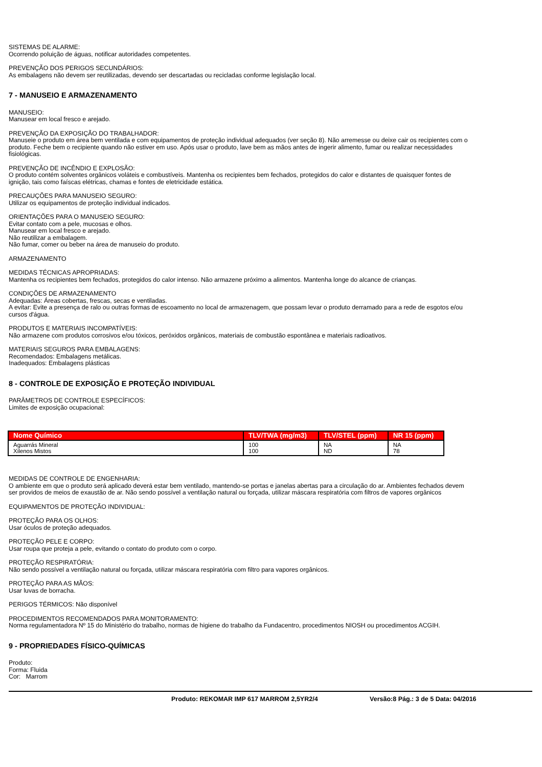SISTEMAS DE ALARME:
Ocorrendo poluição de águas, notificar autoridades competentes.
PREVENÇÃO DOS PERIGOS SECUNDÁRIOS:
As embalagens não devem ser reutilizadas, devendo ser descartadas ou recicladas conforme legislação local.
7 - MANUSEIO E ARMAZENAMENTO
MANUSEIO:
Manusear em local fresco e arejado.
PREVENÇÃO DA EXPOSIÇÃO DO TRABALHADOR:
Manuseie o produto em área bem ventilada e com equipamentos de proteção individual adequados (ver seção 8). Não arremesse ou deixe cair os recipientes com o produto. Feche bem o recipiente quando não estiver em uso. Após usar o produto, lave bem as mãos antes de ingerir alimento, fumar ou realizar necessidades fisiológicas.
PREVENÇÃO DE INCÊNDIO E EXPLOSÃO:
O produto contém solventes orgânicos voláteis e combustíveis. Mantenha os recipientes bem fechados, protegidos do calor e distantes de quaisquer fontes de ignição, tais como faíscas elétricas, chamas e fontes de eletricidade estática.
PRECAUÇÕES PARA MANUSEIO SEGURO:
Utilizar os equipamentos de proteção individual indicados.
ORIENTAÇÕES PARA O MANUSEIO SEGURO:
Evitar contato com a pele, mucosas e olhos.
Manusear em local fresco e arejado.
Não reutilizar a embalagem.
Não fumar, comer ou beber na área de manuseio do produto.
ARMAZENAMENTO
MEDIDAS TÉCNICAS APROPRIADAS:
Mantenha os recipientes bem fechados, protegidos do calor intenso. Não armazene próximo a alimentos. Mantenha longe do alcance de crianças.
CONDIÇÕES DE ARMAZENAMENTO
Adequadas: Áreas cobertas, frescas, secas e ventiladas.
A evitar: Evite a presença de ralo ou outras formas de escoamento no local de armazenagem, que possam levar o produto derramado para a rede de esgotos e/ou cursos d'água.
PRODUTOS E MATERIAIS INCOMPATÍVEIS:
Não armazene com produtos corrosivos e/ou tóxicos, peróxidos orgânicos, materiais de combustão espontânea e materiais radioativos.
MATERIAIS SEGUROS PARA EMBALAGENS:
Recomendados: Embalagens metálicas.
Inadequados: Embalagens plásticas
8 - CONTROLE DE EXPOSIÇÃO E PROTEÇÃO INDIVIDUAL
PARÂMETROS DE CONTROLE ESPECÍFICOS:
Limites de exposição ocupacional:
| Nome Químico | TLV/TWA (mg/m3) | TLV/STEL (ppm) | NR 15 (ppm) |
| --- | --- | --- | --- |
| Aguarrás Mineral Xilenos Mistos | 100 100 | NA ND | NA 78 |
MEDIDAS DE CONTROLE DE ENGENHARIA:
O ambiente em que o produto será aplicado deverá estar bem ventilado, mantendo-se portas e janelas abertas para a circulação do ar. Ambientes fechados devem ser providos de meios de exaustão de ar. Não sendo possível a ventilação natural ou forçada, utilizar máscara respiratória com filtros de vapores orgânicos
EQUIPAMENTOS DE PROTEÇÃO INDIVIDUAL:
PROTEÇÃO PARA OS OLHOS:
Usar óculos de proteção adequados.
PROTEÇÃO PELE E CORPO:
Usar roupa que proteja a pele, evitando o contato do produto com o corpo.
PROTEÇÃO RESPIRATÓRIA:
Não sendo possível a ventilação natural ou forçada, utilizar máscara respiratória com filtro para vapores orgânicos.
PROTEÇÃO PARA AS MÃOS:
Usar luvas de borracha.
PERIGOS TÉRMICOS: Não disponível
PROCEDIMENTOS RECOMENDADOS PARA MONITORAMENTO:
Norma regulamentadora Nº 15 do Ministério do trabalho, normas de higiene do trabalho da Fundacentro, procedimentos NIOSH ou procedimentos ACGIH.
9 - PROPRIEDADES FÍSICO-QUÍMICAS
Produto:
Forma: Fluida
Cor: Marrom
Produto: REKOMAR IMP 617 MARROM 2,5YR2/4 Versão:8 Pág.: 3 de 5 Data: 04/2016